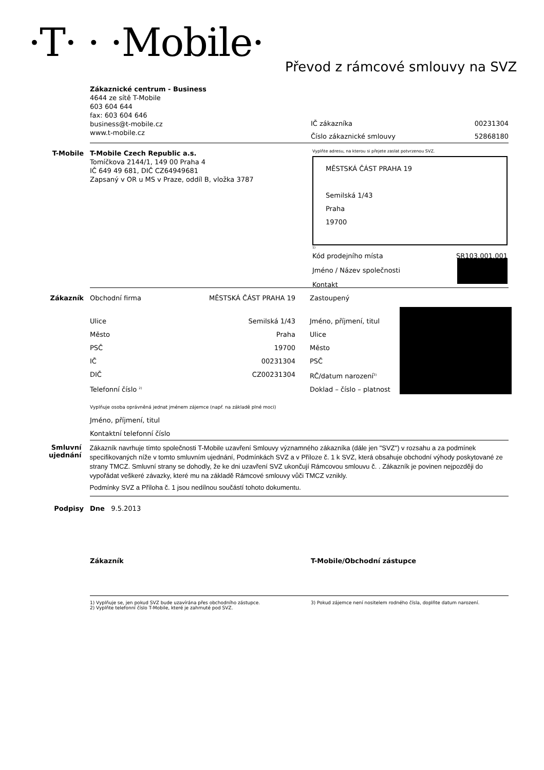·T· · ·Mobile·
Převod z rámcové smlouvy na SVZ
Zákaznické centrum - Business
4644 ze sítě T-Mobile
603 604 644
fax: 603 604 646
business@t-mobile.cz
www.t-mobile.cz
IČ zákazníka 00231304
Číslo zákaznické smlouvy 52868180
T-Mobile T-Mobile Czech Republic a.s.
Tomíčkova 2144/1, 149 00 Praha 4
IČ 649 49 681, DIČ CZ64949681
Zapsaný v OR u MS v Praze, oddíl B, vložka 3787
Vyplňte adresu, na kterou si přejete zaslat potvrzenou SVZ.
MĚSTSKÁ ČÁST PRAHA 19
Semilská 1/43
Praha
19700
1)
Kód prodejního místa SR103.001.001
Jméno / Název společnosti
Kontakt
Zákazník
Obchodní firma MĚSTSKÁ ČÁST PRAHA 19
Ulice Semilská 1/43
Město Praha
PSČ 19700
IČ 00231304
DIČ CZ00231304
Telefonní číslo <sup>2)</sup>
Zastoupený
Jméno, příjmení, titul
Ulice
Město
PSČ
RČ/datum narození<sup>3)</sup>
Doklad – číslo – platnost
Vyplňuje osoba oprávněná jednat jménem zájemce (např. na základě plné moci)
Jméno, příjmení, titul
Kontaktní telefonní číslo
Smluvní ujednání
Zákazník navrhuje tímto společnosti T-Mobile uzavření Smlouvy významného zákazníka (dále jen "SVZ") v rozsahu a za podmínek specifikovaných níže v tomto smluvním ujednání, Podmínkách SVZ a v Příloze č. 1 k SVZ, která obsahuje obchodní výhody poskytované ze strany TMCZ. Smluvní strany se dohodly, že ke dni uzavření SVZ ukončují Rámcovou smlouvu č. . Zákazník je povinen nejpozději do vypořádat veškeré závazky, které mu na základě Rámcové smlouvy vůči TMCZ vznikly.
Podmínky SVZ a Příloha č. 1 jsou nedílnou součástí tohoto dokumentu.
Podpisy Dne 9.5.2013
Zákazník T-Mobile/Obchodní zástupce
1) Vyplňuje se, jen pokud SVZ bude uzavírána přes obchodního zástupce.
2) Vyplňte telefonní číslo T-Mobile, které je zahrnuté pod SVZ.
3) Pokud zájemce není nositelem rodného čísla, doplňte datum narození.